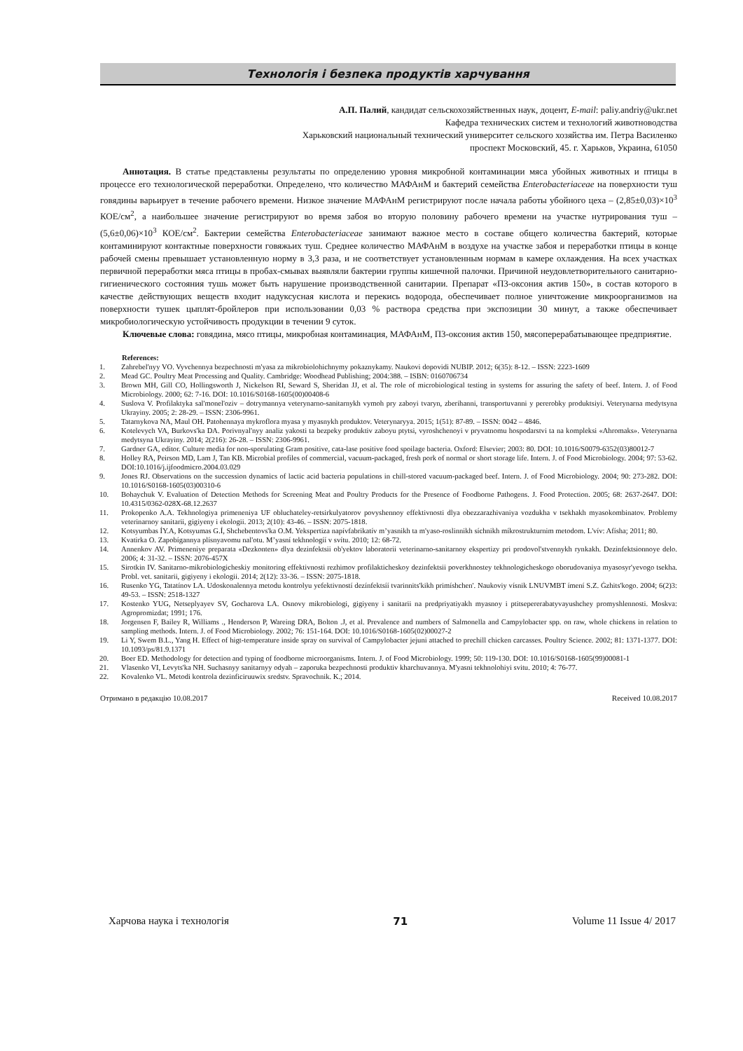Технологія і безпека продуктів харчування
А.П. Палий, кандидат сельскохозяйственных наук, доцент, E-mail: paliy.andriy@ukr.net
Кафедра технических систем и технологий животноводства
Харьковский национальный технический университет сельского хозяйства им. Петра Василенко
проспект Московский, 45. г. Харьков, Украина, 61050
Аннотация. В статье представлены результаты по определению уровня микробной контаминации мяса убойных животных и птицы в процессе его технологической переработки. Определено, что количество МАФАнМ и бактерий семейства Enterobacteriaceae на поверхности туш говядины варьирует в течение рабочего времени. Низкое значение МАФАнМ регистрируют после начала работы убойного цеха – (2,85±0,03)×10<sup>3</sup> КОЕ/см<sup>2</sup>, а наибольшее значение регистрируют во время забоя во вторую половину рабочего времени на участке нутрирования туш – (5,6±0,06)×10<sup>3</sup> КОЕ/см<sup>2</sup>. Бактерии семейства Enterobacteriaceae занимают важное место в составе общего количества бактерий, которые контаминируют контактные поверхности говяжьих туш. Среднее количество МАФАнМ в воздухе на участке забоя и переработки птицы в конце рабочей смены превышает установленную норму в 3,3 раза, и не соответствует установленным нормам в камере охлаждения. На всех участках первичной переработки мяса птицы в пробах-смывах выявляли бактерии группы кишечной палочки. Причиной неудовлетворительного санитарно-гигиенического состояния тушь может быть нарушение производственной санитарии. Препарат «П3-оксония актив 150», в состав которого в качестве действующих веществ входит надуксусная кислота и перекись водорода, обеспечивает полное уничтожение микроорганизмов на поверхности тушек цыплят-бройлеров при использовании 0,03 % раствора средства при экспозиции 30 минут, а также обеспечивает микробиологическую устойчивость продукции в течении 9 суток.
Ключевые слова: говядина, мясо птицы, микробная контаминация, МАФАнМ, П3-оксония актив 150, мясоперерабатывающее предприятие.
References:
1. Zahrebel'nyy VO. Vyvchennya bezpechnosti m'yasa za mikrobiolohichnymy pokaznykamy. Naukovi dopovidi NUBIP. 2012; 6(35): 8-12. – ISSN: 2223-1609
2. Mead GC. Poultry Meat Processing and Quality. Cambridge: Woodhead Publishing; 2004:388. – ISBN: 0160706734
3. Brown MH, Gill CO, Hollingsworth J, Nickelson RI, Seward S, Sheridan JJ, et al. The role of microbiological testing in systems for assuring the safety of beef. Intern. J. of Food Microbiology. 2000; 62: 7-16. DOI: 10.1016/S0168-1605(00)00408-6
4. Suslova V. Profilaktyka sal'monel'oziv – dotrymannya veterynarno-sanitarnykh vymoh pry zaboyi tvaryn, zberihanni, transportuvanni y pererobky produktsiyi. Veterynarna medytsyna Ukrayiny. 2005; 2: 28-29. – ISSN: 2306-9961.
5. Tatarnykova NA, Maul OH. Patohennaya mykroflora myasa y myasnykh produktov. Veterynaryya. 2015; 1(51): 87-89. – ISSN: 0042 – 4846.
6. Kotelevych VA, Burkovs'ka DA. Porivnyal'nyy analiz yakosti ta bezpeky produktiv zaboyu ptytsi, vyroshchenoyi v pryvatnomu hospodarstvi ta na kompleksi «Ahromaks». Veterynarna medytsyna Ukrayiny. 2014; 2(216): 26-28. – ISSN: 2306-9961.
7. Gardner GA, editor. Culture media for non-sporulating Gram positive, cata-lase positive food spoilage bacteria. Oxford: Elsevier; 2003: 80. DOI: 10.1016/S0079-6352(03)80012-7
8. Holley RA, Peirson MD, Lam J, Tan KB. Microbial profiles of commercial, vacuum-packaged, fresh pork of normal or short storage life. Intern. J. of Food Microbiology. 2004; 97: 53-62. DOI:10.1016/j.ijfoodmicro.2004.03.029
9. Jones RJ. Observations on the succession dynamics of lactic acid bacteria populations in chill-stored vacuum-packaged beef. Intern. J. of Food Microbiology. 2004; 90: 273-282. DOI: 10.1016/S0168-1605(03)00310-6
10. Bohaychuk V. Evaluation of Detection Methods for Screening Meat and Poultry Products for the Presence of Foodborne Pathogens. J. Food Protection. 2005; 68: 2637-2647. DOI: 10.4315/0362-028X-68.12.2637
11. Prokopenko A.A. Tekhnologiya primeneniya UF obluchateley-retsirkulyatorov povyshennoy effektivnosti dlya obezzarazhivaniya vozdukha v tsekhakh myasokombinatov. Problemy veterinarnoy sanitarii, gigiyeny i ekologii. 2013; 2(10): 43-46. – ISSN: 2075-1818.
12. Kotsyumbas ÍY.A, Kotsyumas G.Í, Shchebentovs'ka O.M. Yekspertiza napívfabrikatív m’yasnikh ta m'yaso-roslinnikh síchnikh míkrostrukturnim metodom. L'vív: Afísha; 2011; 80.
13. Kvatirka O. Zapobígannya plísnyavomu nal'otu. M’yasní tekhnologíí v svítu. 2010; 12: 68-72.
14. Annenkov AV. Primeneniye preparata «Dezkonten» dlya dezinfektsii ob'yektov laboratorii veterinarno-sanitarnoy ekspertizy pri prodovol'stvennykh rynkakh. Dezinfektsionnoye delo. 2006; 4: 31-32. – ISSN: 2076-457X
15. Sirotkin IV. Sanitarno-mikrobiologicheskiy monitoring effektivnosti rezhimov profilakticheskoy dezinfektsii poverkhnostey tekhnologicheskogo oborudovaniya myasosyr'yevogo tsekha. Probl. vet. sanitarii, gigiyeny i ekologii. 2014; 2(12): 33-36. – ISSN: 2075-1818.
16. Rusenko YG, Tatatínov LA. Udoskonalennya metodu kontrolyu yefektivností dezínfektsíí tvarinnits'kikh primíshchen'. Naukoviy vísnik LNUVMBT ímení S.Z. Ġzhits'kogo. 2004; 6(2)3: 49-53. – ISSN: 2518-1327
17. Kostenko YUG, Netseplyayev SV, Gocharova LA. Osnovy mikrobiologi, gigiyeny i sanitarii na predpriyatiyakh myasnoy i ptitsepererabatyvayushchey promyshlennosti. Moskva: Agropromizdat; 1991; 176.
18. Jorgensen F, Bailey R, Williams ., Henderson P, Wareing DRA, Bolton .J, et al. Prevalence and numbers of Salmonella and Campylobacter spp. on raw, whole chickens in relation to sampling methods. Intern. J. of Food Microbiology. 2002; 76: 151-164. DOI: 10.1016/S0168-1605(02)00027-2
19. Li Y, Swem B.L., Yang H. Effect of higt-temperature inside spray on survival of Campylobacter jejuni attached to prechill chicken carcasses. Poultry Science. 2002; 81: 1371-1377. DOI: 10.1093/ps/81.9.1371
20. Boer ED. Methodology for detection and typing of foodborne microorganisms. Intern. J. of Food Microbiology. 1999; 50: 119-130. DOI: 10.1016/S0168-1605(99)00081-1
21. Vlasenko VI, Levyts'ka NH. Suchasnyy sanitarnyy odyah – zaporuka bezpechnosti produktiv kharchuvannya. M'yasni tekhnolohiyi svitu. 2010; 4: 76-77.
22. Kovalenko VL. Metodi kontrola dezinficiruuwix sredstv. Spravochnik. K.; 2014.
Отримано в редакцію 10.08.2017 Received 10.08.2017
Харчова наука і технологія 71 Volume 11 Issue 4/ 2017